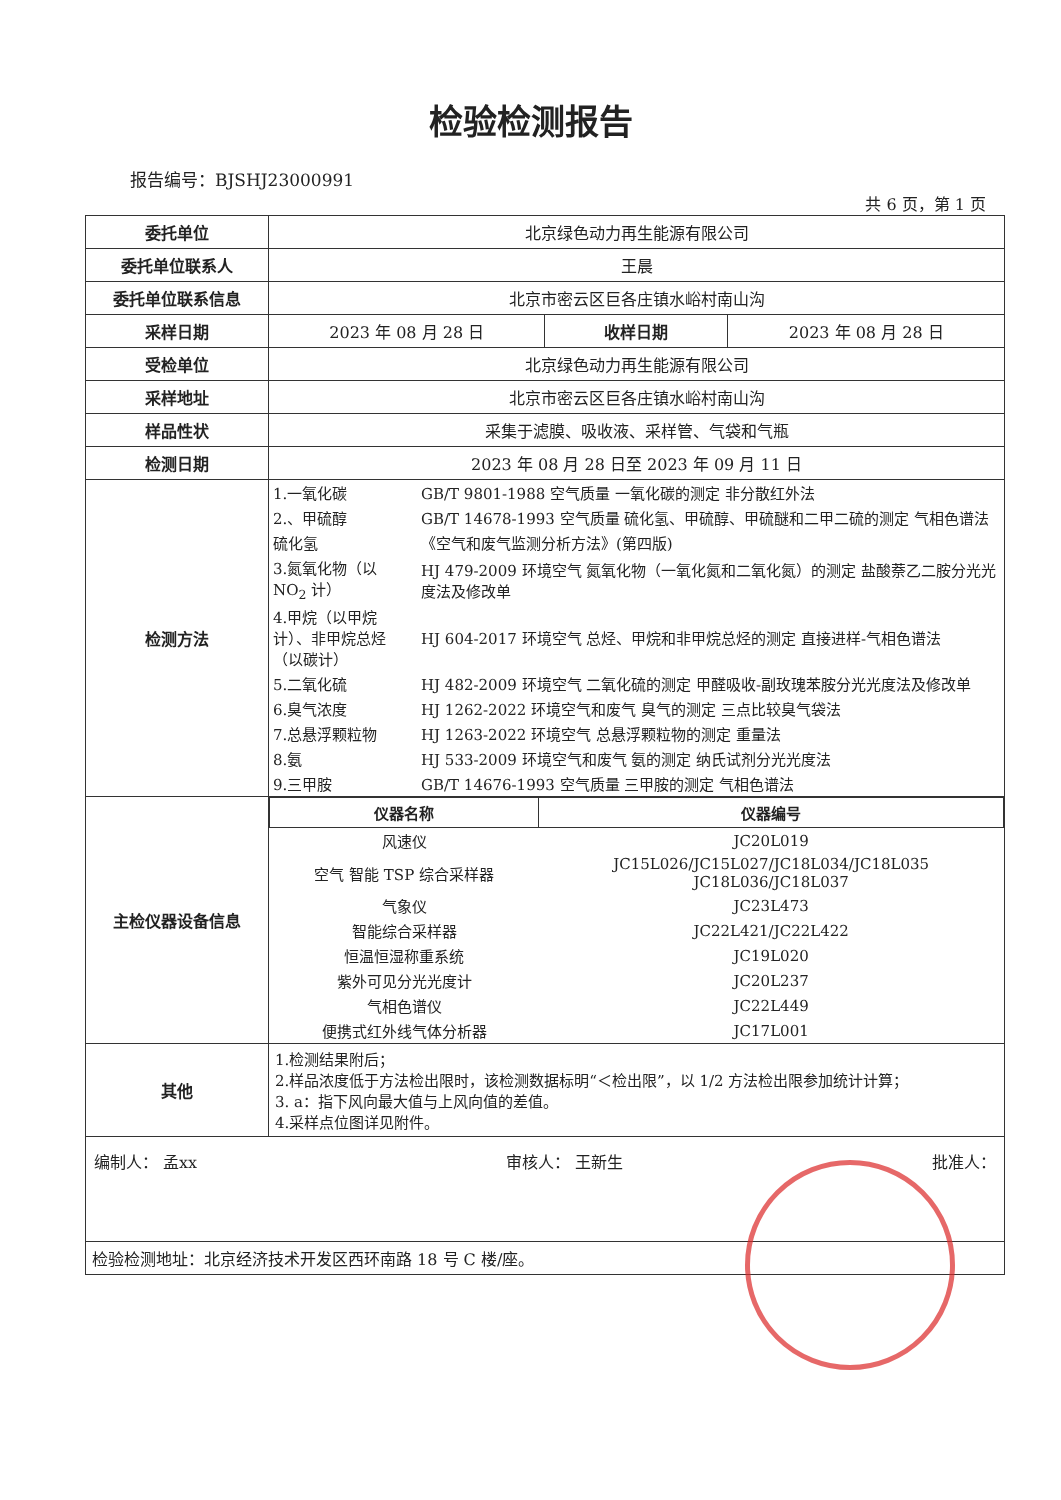检验检测报告
报告编号：BJSHJ23000991
共 6 页，第 1 页
| 委托单位 | 北京绿色动力再生能源有限公司 | | |
| 委托单位联系人 | 王晨 | | |
| 委托单位联系信息 | 北京市密云区巨各庄镇水峪村南山沟 | | |
| 采样日期 | 2023 年 08 月 28 日 | 收样日期 | 2023 年 08 月 28 日 |
| 受检单位 | 北京绿色动力再生能源有限公司 | | |
| 采样地址 | 北京市密云区巨各庄镇水峪村南山沟 | | |
| 样品性状 | 采集于滤膜、吸收液、采样管、气袋和气瓶 | | |
| 检测日期 | 2023 年 08 月 28 日至 2023 年 09 月 11 日 | | |
| 检测方法 | / 1.一氧化碳 / GB/T 9801-1988 空气质量 一氧化碳的测定 非分散红外法 / / 2.、甲硫醇 / GB/T 14678-1993 空气质量 硫化氢、甲硫醇、甲硫醚和二甲二硫的测定 气相色谱法 / / 硫化氢 / 《空气和废气监测分析方法》(第四版) / / 3.氮氧化物（以 NO<sub>2</sub> 计） / HJ 479-2009 环境空气 氮氧化物（一氧化氮和二氧化氮）的测定 盐酸萘乙二胺分光光度法及修改单 / / 4.甲烷（以甲烷计）、非甲烷总烃（以碳计） / HJ 604-2017 环境空气 总烃、甲烷和非甲烷总烃的测定 直接进样-气相色谱法 / / 5.二氧化硫 / HJ 482-2009 环境空气 二氧化硫的测定 甲醛吸收-副玫瑰苯胺分光光度法及修改单 / / 6.臭气浓度 / HJ 1262-2022 环境空气和废气 臭气的测定 三点比较臭气袋法 / / 7.总悬浮颗粒物 / HJ 1263-2022 环境空气 总悬浮颗粒物的测定 重量法 / / 8.氨 / HJ 533-2009 环境空气和废气 氨的测定 纳氏试剂分光光度法 / / 9.三甲胺 / GB/T 14676-1993 空气质量 三甲胺的测定 气相色谱法 / | | |
| 主检仪器设备信息 | / 仪器名称 / 仪器编号 / / --- / --- / / 风速仪 / JC20L019 / / 空气 智能 TSP 综合采样器 / JC15L026/JC15L027/JC18L034/JC18L035 JC18L036/JC18L037 / / 气象仪 / JC23L473 / / 智能综合采样器 / JC22L421/JC22L422 / / 恒温恒湿称重系统 / JC19L020 / / 紫外可见分光光度计 / JC20L237 / / 气相色谱仪 / JC22L449 / / 便携式红外线气体分析器 / JC17L001 / | | |
| 其他 | 1.检测结果附后； 2.样品浓度低于方法检出限时，该检测数据标明“＜检出限”，以 1/2 方法检出限参加统计计算； 3. a：指下风向最大值与上风向值的差值。 4.采样点位图详见附件。 | | |
| 编制人： 孟xx 审核人： 王新生 批准人： | | | |
| 检验检测地址：北京经济技术开发区西环南路 18 号 C 楼/座。 | | | |